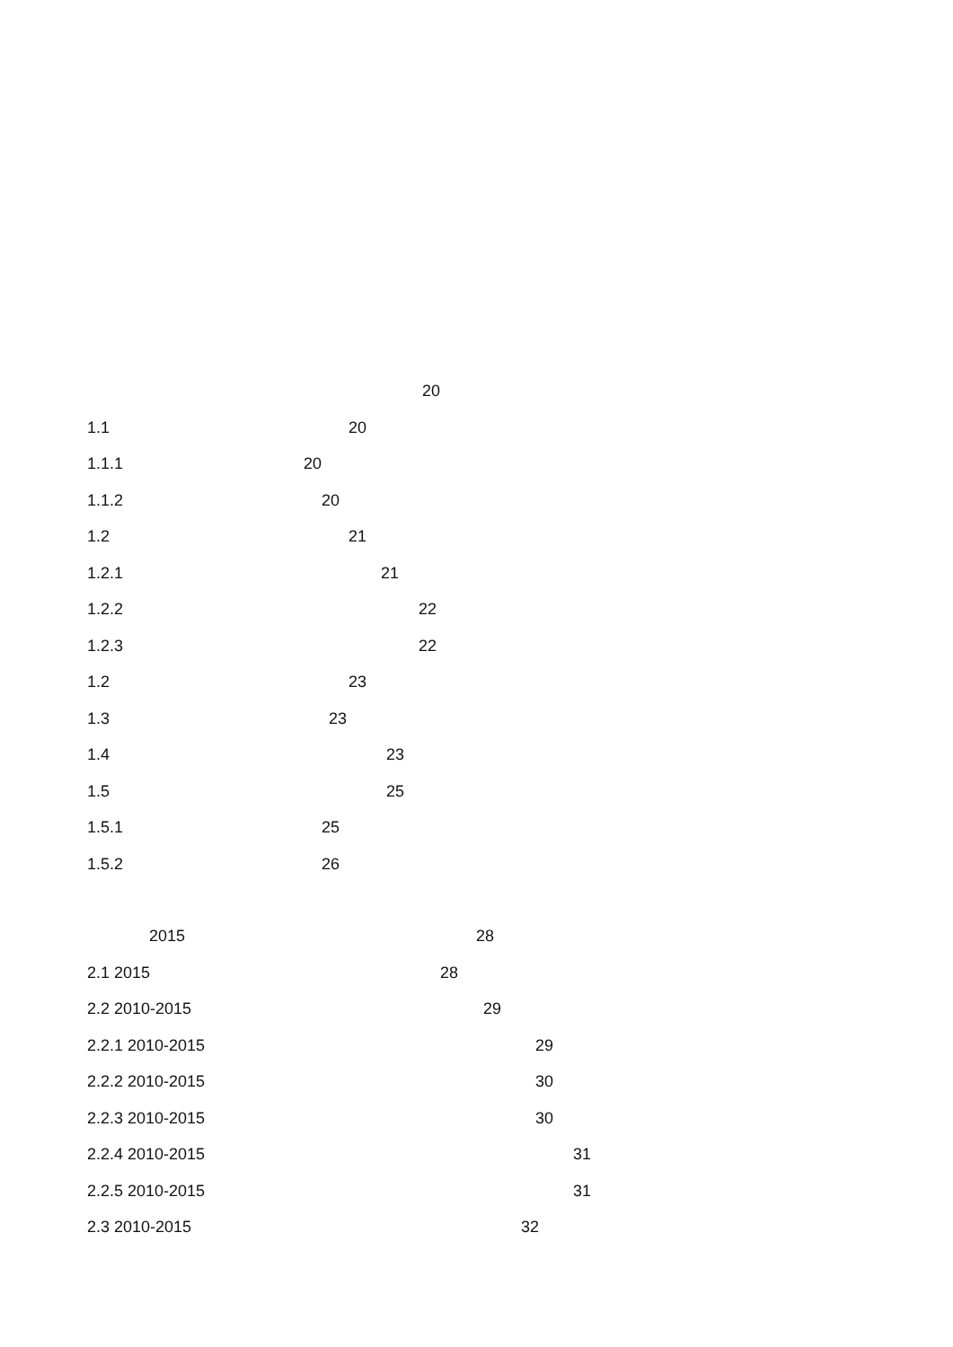20
1.1 20
1.1.1 20
1.1.2 20
1.2 21
1.2.1 21
1.2.2 22
1.2.3 22
1.2 23
1.3 23
1.4 23
1.5 25
1.5.1 25
1.5.2 26
2015 28
2.1 2015 28
2.2 2010-2015 29
2.2.1 2010-2015 29
2.2.2 2010-2015 30
2.2.3 2010-2015 30
2.2.4 2010-2015 31
2.2.5 2010-2015 31
2.3 2010-2015 32